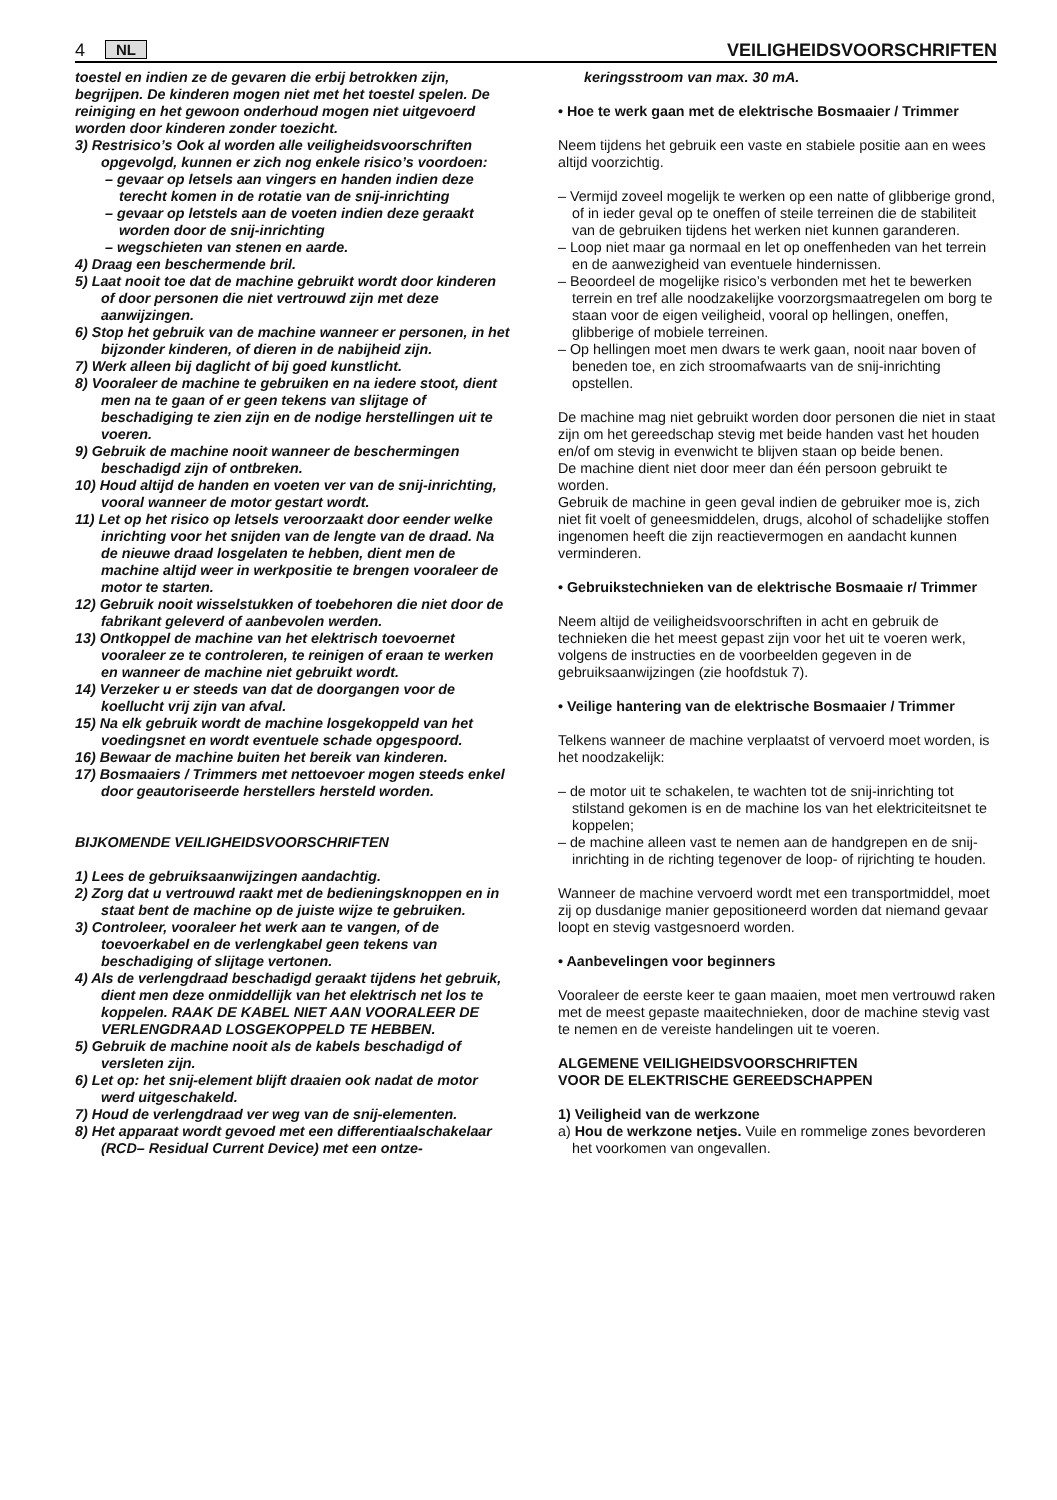4 NL VEILIGHEIDSVOORSCHRIFTEN
toestel en indien ze de gevaren die erbij betrokken zijn, begrijpen. De kinderen mogen niet met het toestel spelen. De reiniging en het gewoon onderhoud mogen niet uitgevoerd worden door kinderen zonder toezicht.
3) Restrisico’s Ook al worden alle veiligheidsvoorschriften opgevolgd, kunnen er zich nog enkele risico’s voordoen:
– gevaar op letsels aan vingers en handen indien deze terecht komen in de rotatie van de snij-inrichting
– gevaar op letstels aan de voeten indien deze geraakt worden door de snij-inrichting
– wegschieten van stenen en aarde.
4) Draag een beschermende bril.
5) Laat nooit toe dat de machine gebruikt wordt door kinderen of door personen die niet vertrouwd zijn met deze aanwijzingen.
6) Stop het gebruik van de machine wanneer er personen, in het bijzonder kinderen, of dieren in de nabijheid zijn.
7) Werk alleen bij daglicht of bij goed kunstlicht.
8) Vooraleer de machine te gebruiken en na iedere stoot, dient men na te gaan of er geen tekens van slijtage of beschadiging te zien zijn en de nodige herstellingen uit te voeren.
9) Gebruik de machine nooit wanneer de beschermingen beschadigd zijn of ontbreken.
10) Houd altijd de handen en voeten ver van de snij-inrichting, vooral wanneer de motor gestart wordt.
11) Let op het risico op letsels veroorzaakt door eender welke inrichting voor het snijden van de lengte van de draad. Na de nieuwe draad losgelaten te hebben, dient men de machine altijd weer in werkpositie te brengen vooraleer de motor te starten.
12) Gebruik nooit wisselstukken of toebehoren die niet door de fabrikant geleverd of aanbevolen werden.
13) Ontkoppel de machine van het elektrisch toevoernet vooraleer ze te controleren, te reinigen of eraan te werken en wanneer de machine niet gebruikt wordt.
14) Verzeker u er steeds van dat de doorgangen voor de koellucht vrij zijn van afval.
15) Na elk gebruik wordt de machine losgekoppeld van het voedingsnet en wordt eventuele schade opgespoord.
16) Bewaar de machine buiten het bereik van kinderen.
17) Bosmaaiers / Trimmers met nettoevoer mogen steeds enkel door geautoriseerde herstellers hersteld worden.
BIJKOMENDE VEILIGHEIDSVOORSCHRIFTEN
1) Lees de gebruiksaanwijzingen aandachtig.
2) Zorg dat u vertrouwd raakt met de bedieningsknoppen en in staat bent de machine op de juiste wijze te gebruiken.
3) Controleer, vooraleer het werk aan te vangen, of de toevoerkabel en de verlengkabel geen tekens van beschadiging of slijtage vertonen.
4) Als de verlengdraad beschadigd geraakt tijdens het gebruik, dient men deze onmiddellijk van het elektrisch net los te koppelen. RAAK DE KABEL NIET AAN VOORALEER DE VERLENGDRAAD LOSGEKOPPELD TE HEBBEN.
5) Gebruik de machine nooit als de kabels beschadigd of versleten zijn.
6) Let op: het snij-element blijft draaien ook nadat de motor werd uitgeschakeld.
7) Houd de verlengdraad ver weg van de snij-elementen.
8) Het apparaat wordt gevoed met een differentiaalschakelaar (RCD– Residual Current Device) met een ontze-
keringsstroom van max. 30 mA.
• Hoe te werk gaan met de elektrische Bosmaaier / Trimmer
Neem tijdens het gebruik een vaste en stabiele positie aan en wees altijd voorzichtig.
– Vermijd zoveel mogelijk te werken op een natte of glibberige grond, of in ieder geval op te oneffen of steile terreinen die de stabiliteit van de gebruiken tijdens het werken niet kunnen garanderen.
– Loop niet maar ga normaal en let op oneffenheden van het terrein en de aanwezigheid van eventuele hindernissen.
– Beoordeel de mogelijke risico’s verbonden met het te bewerken terrein en tref alle noodzakelijke voorzorgsmaatregelen om borg te staan voor de eigen veiligheid, vooral op hellingen, oneffen, glibberige of mobiele terreinen.
– Op hellingen moet men dwars te werk gaan, nooit naar boven of beneden toe, en zich stroomafwaarts van de snij-inrichting opstellen.
De machine mag niet gebruikt worden door personen die niet in staat zijn om het gereedschap stevig met beide handen vast het houden en/of om stevig in evenwicht te blijven staan op beide benen.
De machine dient niet door meer dan één persoon gebruikt te worden.
Gebruik de machine in geen geval indien de gebruiker moe is, zich niet fit voelt of geneesmiddelen, drugs, alcohol of schadelijke stoffen ingenomen heeft die zijn reactievermogen en aandacht kunnen verminderen.
• Gebruikstechnieken van de elektrische Bosmaaie r/ Trimmer
Neem altijd de veiligheidsvoorschriften in acht en gebruik de technieken die het meest gepast zijn voor het uit te voeren werk, volgens de instructies en de voorbeelden gegeven in de gebruiksaanwijzingen (zie hoofdstuk 7).
• Veilige hantering van de elektrische Bosmaaier / Trimmer
Telkens wanneer de machine verplaatst of vervoerd moet worden, is het noodzakelijk:
– de motor uit te schakelen, te wachten tot de snij-inrichting tot stilstand gekomen is en de machine los van het elektriciteitsnet te koppelen;
– de machine alleen vast te nemen aan de handgrepen en de snij-inrichting in de richting tegenover de loop- of rijrichting te houden.
Wanneer de machine vervoerd wordt met een transportmiddel, moet zij op dusdanige manier gepositioneerd worden dat niemand gevaar loopt en stevig vastgesnoerd worden.
• Aanbevelingen voor beginners
Vooraleer de eerste keer te gaan maaien, moet men vertrouwd raken met de meest gepaste maaitechnieken, door de machine stevig vast te nemen en de vereiste handelingen uit te voeren.
ALGEMENE VEILIGHEIDSVOORSCHRIFTEN
VOOR DE ELEKTRISCHE GEREEDSCHAPPEN
1) Veiligheid van de werkzone
a) Hou de werkzone netjes. Vuile en rommelige zones bevorderen het voorkomen van ongevallen.